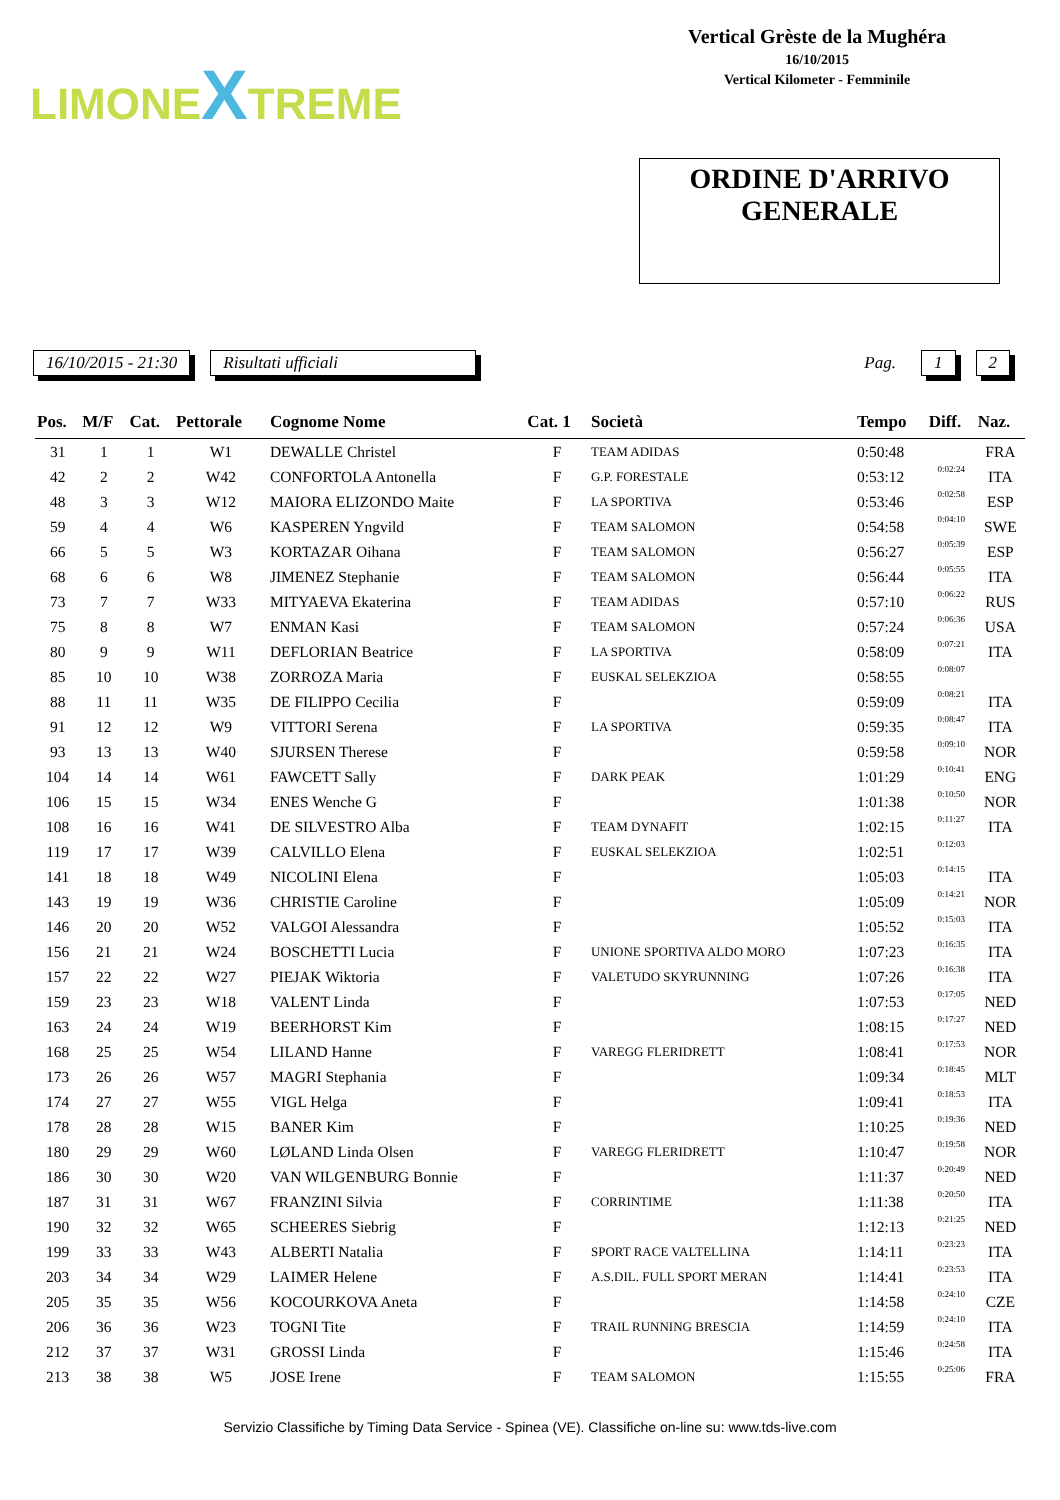LIMONEXTREME
Vertical Grèste de la Mughéra
16/10/2015
Vertical Kilometer - Femminile
ORDINE D'ARRIVO
GENERALE
16/10/2015 - 21:30 Risultati ufficiali Pag. 1 2
| Pos. | M/F | Cat. | Pettorale | Cognome Nome | Cat. 1 | Società | Tempo | Diff. | Naz. |
| --- | --- | --- | --- | --- | --- | --- | --- | --- | --- |
| 31 | 1 | 1 | W1 | DEWALLE Christel | F | TEAM ADIDAS | 0:50:48 | | FRA |
| 42 | 2 | 2 | W42 | CONFORTOLA Antonella | F | G.P. FORESTALE | 0:53:12 | 0:02:24 | ITA |
| 48 | 3 | 3 | W12 | MAIORA ELIZONDO Maite | F | LA SPORTIVA | 0:53:46 | 0:02:58 | ESP |
| 59 | 4 | 4 | W6 | KASPEREN Yngvild | F | TEAM SALOMON | 0:54:58 | 0:04:10 | SWE |
| 66 | 5 | 5 | W3 | KORTAZAR Oihana | F | TEAM SALOMON | 0:56:27 | 0:05:39 | ESP |
| 68 | 6 | 6 | W8 | JIMENEZ Stephanie | F | TEAM SALOMON | 0:56:44 | 0:05:55 | ITA |
| 73 | 7 | 7 | W33 | MITYAEVA Ekaterina | F | TEAM ADIDAS | 0:57:10 | 0:06:22 | RUS |
| 75 | 8 | 8 | W7 | ENMAN Kasi | F | TEAM SALOMON | 0:57:24 | 0:06:36 | USA |
| 80 | 9 | 9 | W11 | DEFLORIAN Beatrice | F | LA SPORTIVA | 0:58:09 | 0:07:21 | ITA |
| 85 | 10 | 10 | W38 | ZORROZA Maria | F | EUSKAL SELEKZIOA | 0:58:55 | 0:08:07 | |
| 88 | 11 | 11 | W35 | DE FILIPPO Cecilia | F | | 0:59:09 | 0:08:21 | ITA |
| 91 | 12 | 12 | W9 | VITTORI Serena | F | LA SPORTIVA | 0:59:35 | 0:08:47 | ITA |
| 93 | 13 | 13 | W40 | SJURSEN Therese | F | | 0:59:58 | 0:09:10 | NOR |
| 104 | 14 | 14 | W61 | FAWCETT Sally | F | DARK PEAK | 1:01:29 | 0:10:41 | ENG |
| 106 | 15 | 15 | W34 | ENES Wenche G | F | | 1:01:38 | 0:10:50 | NOR |
| 108 | 16 | 16 | W41 | DE SILVESTRO Alba | F | TEAM DYNAFIT | 1:02:15 | 0:11:27 | ITA |
| 119 | 17 | 17 | W39 | CALVILLO Elena | F | EUSKAL SELEKZIOA | 1:02:51 | 0:12:03 | |
| 141 | 18 | 18 | W49 | NICOLINI Elena | F | | 1:05:03 | 0:14:15 | ITA |
| 143 | 19 | 19 | W36 | CHRISTIE Caroline | F | | 1:05:09 | 0:14:21 | NOR |
| 146 | 20 | 20 | W52 | VALGOI Alessandra | F | | 1:05:52 | 0:15:03 | ITA |
| 156 | 21 | 21 | W24 | BOSCHETTI Lucia | F | UNIONE SPORTIVA ALDO MORO | 1:07:23 | 0:16:35 | ITA |
| 157 | 22 | 22 | W27 | PIEJAK Wiktoria | F | VALETUDO SKYRUNNING | 1:07:26 | 0:16:38 | ITA |
| 159 | 23 | 23 | W18 | VALENT Linda | F | | 1:07:53 | 0:17:05 | NED |
| 163 | 24 | 24 | W19 | BEERHORST Kim | F | | 1:08:15 | 0:17:27 | NED |
| 168 | 25 | 25 | W54 | LILAND Hanne | F | VAREGG FLERIDRETT | 1:08:41 | 0:17:53 | NOR |
| 173 | 26 | 26 | W57 | MAGRI Stephania | F | | 1:09:34 | 0:18:45 | MLT |
| 174 | 27 | 27 | W55 | VIGL Helga | F | | 1:09:41 | 0:18:53 | ITA |
| 178 | 28 | 28 | W15 | BANER Kim | F | | 1:10:25 | 0:19:36 | NED |
| 180 | 29 | 29 | W60 | LØLAND Linda Olsen | F | VAREGG FLERIDRETT | 1:10:47 | 0:19:58 | NOR |
| 186 | 30 | 30 | W20 | VAN WILGENBURG Bonnie | F | | 1:11:37 | 0:20:49 | NED |
| 187 | 31 | 31 | W67 | FRANZINI Silvia | F | CORRINTIME | 1:11:38 | 0:20:50 | ITA |
| 190 | 32 | 32 | W65 | SCHEERES Siebrig | F | | 1:12:13 | 0:21:25 | NED |
| 199 | 33 | 33 | W43 | ALBERTI Natalia | F | SPORT RACE VALTELLINA | 1:14:11 | 0:23:23 | ITA |
| 203 | 34 | 34 | W29 | LAIMER Helene | F | A.S.DIL. FULL SPORT MERAN | 1:14:41 | 0:23:53 | ITA |
| 205 | 35 | 35 | W56 | KOCOURKOVA Aneta | F | | 1:14:58 | 0:24:10 | CZE |
| 206 | 36 | 36 | W23 | TOGNI Tite | F | TRAIL RUNNING BRESCIA | 1:14:59 | 0:24:10 | ITA |
| 212 | 37 | 37 | W31 | GROSSI Linda | F | | 1:15:46 | 0:24:58 | ITA |
| 213 | 38 | 38 | W5 | JOSE Irene | F | TEAM SALOMON | 1:15:55 | 0:25:06 | FRA |
Servizio Classifiche by Timing Data Service - Spinea (VE). Classifiche on-line su: www.tds-live.com